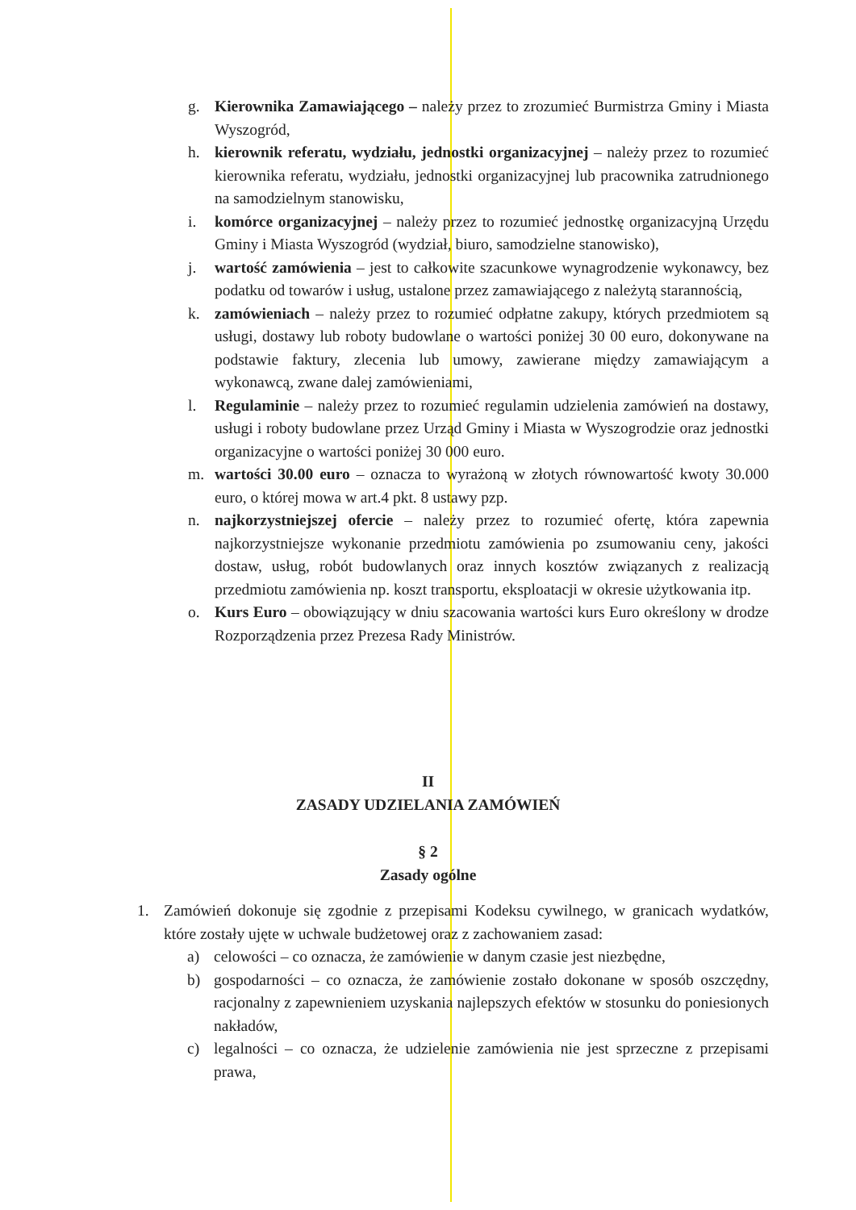g. Kierownika Zamawiającego – należy przez to zrozumieć Burmistrza Gminy i Miasta Wyszogród,
h. kierownik referatu, wydziału, jednostki organizacyjnej – należy przez to rozumieć kierownika referatu, wydziału, jednostki organizacyjnej lub pracownika zatrudnionego na samodzielnym stanowisku,
i. komórce organizacyjnej – należy przez to rozumieć jednostkę organizacyjną Urzędu Gminy i Miasta Wyszogród (wydział, biuro, samodzielne stanowisko),
j. wartość zamówienia – jest to całkowite szacunkowe wynagrodzenie wykonawcy, bez podatku od towarów i usług, ustalone przez zamawiającego z należytą starannością,
k. zamówieniach – należy przez to rozumieć odpłatne zakupy, których przedmiotem są usługi, dostawy lub roboty budowlane o wartości poniżej 30 00 euro, dokonywane na podstawie faktury, zlecenia lub umowy, zawierane między zamawiającym a wykonawcą, zwane dalej zamówieniami,
l. Regulaminie – należy przez to rozumieć regulamin udzielenia zamówień na dostawy, usługi i roboty budowlane przez Urząd Gminy i Miasta w Wyszogrodzie oraz jednostki organizacyjne o wartości poniżej 30 000 euro.
m. wartości 30.00 euro – oznacza to wyrażoną w złotych równowartość kwoty 30.000 euro, o której mowa w art.4 pkt. 8 ustawy pzp.
n. najkorzystniejszej ofercie – należy przez to rozumieć ofertę, która zapewnia najkorzystniejsze wykonanie przedmiotu zamówienia po zsumowaniu ceny, jakości dostaw, usług, robót budowlanych oraz innych kosztów związanych z realizacją przedmiotu zamówienia np. koszt transportu, eksploatacji w okresie użytkowania itp.
o. Kurs Euro – obowiązujący w dniu szacowania wartości kurs Euro określony w drodze Rozporządzenia przez Prezesa Rady Ministrów.
II
ZASADY UDZIELANIA ZAMÓWIEŃ
§ 2
Zasady ogólne
1. Zamówień dokonuje się zgodnie z przepisami Kodeksu cywilnego, w granicach wydatków, które zostały ujęte w uchwale budżetowej oraz z zachowaniem zasad:
a) celowości – co oznacza, że zamówienie w danym czasie jest niezbędne,
b) gospodarności – co oznacza, że zamówienie zostało dokonane w sposób oszczędny, racjonalny z zapewnieniem uzyskania najlepszych efektów w stosunku do poniesionych nakładów,
c) legalności – co oznacza, że udzielenie zamówienia nie jest sprzeczne z przepisami prawa,